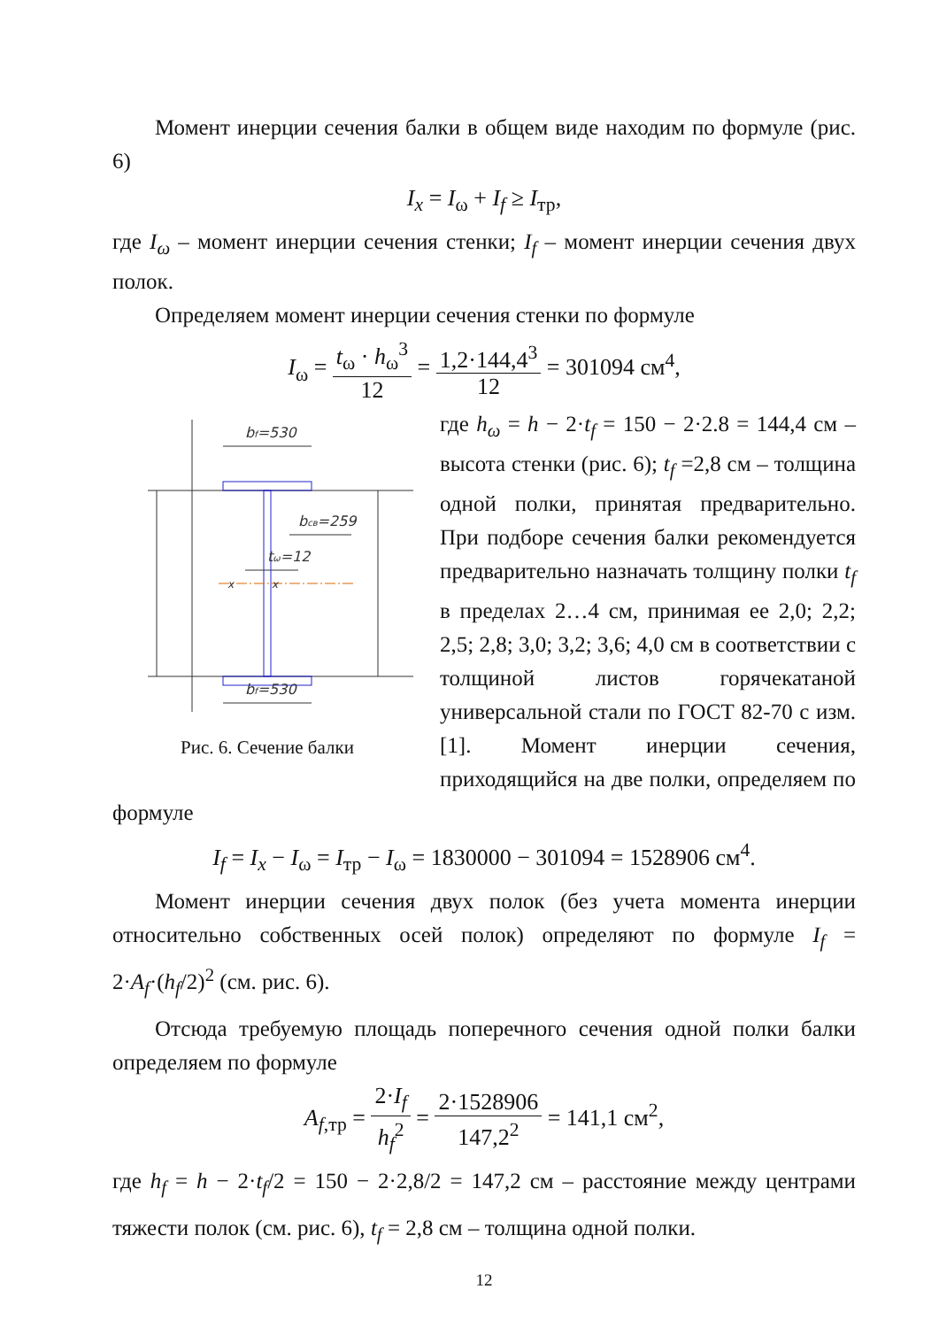Момент инерции сечения балки в общем виде находим по формуле (рис. 6)
I<sub>x</sub> = I<sub>ω</sub> + I<sub>f</sub> ≥ I<sub>тр</sub>,
где I<sub>ω</sub> – момент инерции сечения стенки; I<sub>f</sub> – момент инерции сечения двух полок.
Определяем момент инерции сечения стенки по формуле
I<sub>ω</sub> = t<sub>ω</sub> · h<sub>ω</sub><sup>3</sup> 12 = 1,2·144,4<sup>3</sup> 12 = 301094 см<sup>4</sup>,
bf=530
bf=530
bсв=259
tω=12
x
x
Рис. 6. Сечение балки
где h<sub>ω</sub> = h − 2·t<sub>f</sub> = 150 − 2·2.8 = 144,4 см – высота стенки (рис. 6); t<sub>f</sub> =2,8 см – толщина одной полки, принятая предварительно. При подборе сечения балки рекомендуется предварительно назначать толщину полки t<sub>f</sub> в пределах 2…4 см, принимая ее 2,0; 2,2; 2,5; 2,8; 3,0; 3,2; 3,6; 4,0 см в соответствии с толщиной листов горячекатаной универсальной стали по ГОСТ 82-70 с изм. [1]. Момент инерции сечения, приходящийся на две полки, определяем по формуле
I<sub>f</sub> = I<sub>x</sub> − I<sub>ω</sub> = I<sub>тр</sub> − I<sub>ω</sub> = 1830000 − 301094 = 1528906 см<sup>4</sup>.
Момент инерции сечения двух полок (без учета момента инерции относительно собственных осей полок) определяют по формуле I<sub>f</sub> = 2·A<sub>f</sub>·(h<sub>f</sub>/2)<sup>2</sup> (см. рис. 6).
Отсюда требуемую площадь поперечного сечения одной полки балки определяем по формуле
A<sub>f,тр</sub> = 2·I<sub>f</sub> h<sub>f</sub><sup>2</sup> = 2·1528906 147,2<sup>2</sup> = 141,1 см<sup>2</sup>,
где h<sub>f</sub> = h − 2·t<sub>f</sub>/2 = 150 − 2·2,8/2 = 147,2 см – расстояние между центрами тяжести полок (см. рис. 6), t<sub>f</sub> = 2,8 см – толщина одной полки.
12